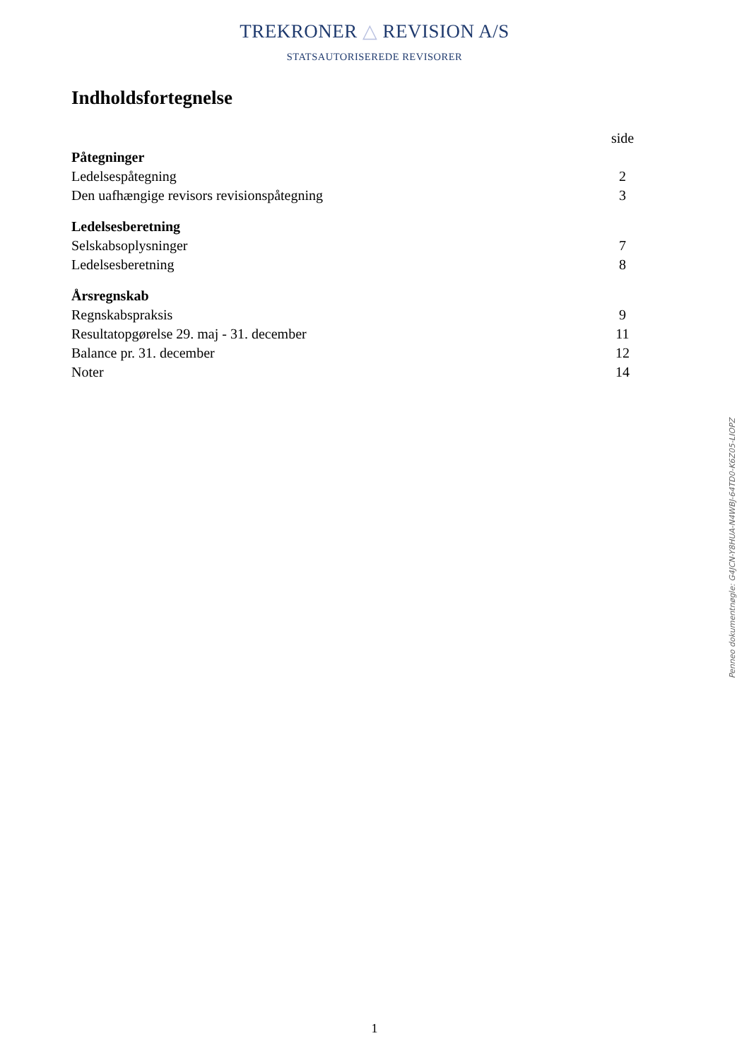TREKRONER △ REVISION A/S
STATSAUTORISEREDE REVISORER
Indholdsfortegnelse
| | side |
| Påtegninger | |
| Ledelsespåtegning | 2 |
| Den uafhængige revisors revisionspåtegning | 3 |
| Ledelsesberetning | |
| Selskabsoplysninger | 7 |
| Ledelsesberetning | 8 |
| Årsregnskab | |
| Regnskabspraksis | 9 |
| Resultatopgørelse 29. maj - 31. december | 11 |
| Balance pr. 31. december | 12 |
| Noter | 14 |
Penneo dokumentnøgle: G4JCN-Y8HUA-N4WBJ-64TD0-K6Z05-LIOPZ
1